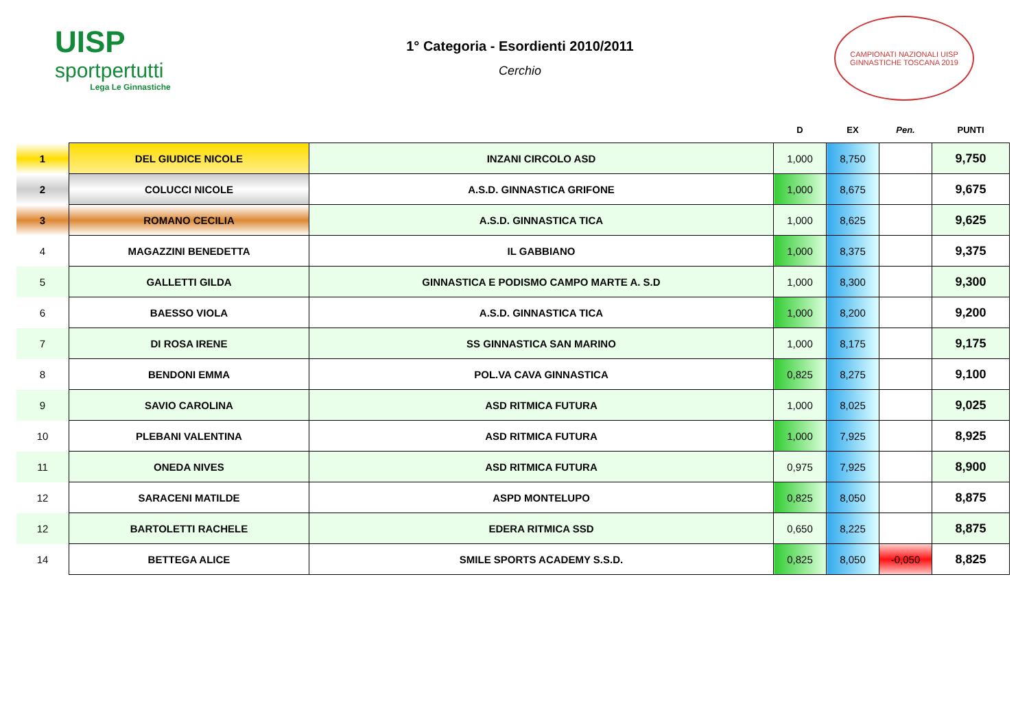UISP
sportpertutti
Lega Le Ginnastiche
1° Categoria - Esordienti 2010/2011
Cerchio
CAMPIONATI NAZIONALI UISP
GINNASTICHE TOSCANA 2019
| | | | D | EX | Pen. | PUNTI |
| --- | --- | --- | --- | --- | --- | --- |
| 1 | DEL GIUDICE NICOLE | INZANI CIRCOLO ASD | 1,000 | 8,750 | | 9,750 |
| 2 | COLUCCI NICOLE | A.S.D. GINNASTICA GRIFONE | 1,000 | 8,675 | | 9,675 |
| 3 | ROMANO CECILIA | A.S.D. GINNASTICA TICA | 1,000 | 8,625 | | 9,625 |
| 4 | MAGAZZINI BENEDETTA | IL GABBIANO | 1,000 | 8,375 | | 9,375 |
| 5 | GALLETTI GILDA | GINNASTICA E PODISMO CAMPO MARTE A. S.D | 1,000 | 8,300 | | 9,300 |
| 6 | BAESSO VIOLA | A.S.D. GINNASTICA TICA | 1,000 | 8,200 | | 9,200 |
| 7 | DI ROSA IRENE | SS GINNASTICA SAN MARINO | 1,000 | 8,175 | | 9,175 |
| 8 | BENDONI EMMA | POL.VA CAVA GINNASTICA | 0,825 | 8,275 | | 9,100 |
| 9 | SAVIO CAROLINA | ASD RITMICA FUTURA | 1,000 | 8,025 | | 9,025 |
| 10 | PLEBANI VALENTINA | ASD RITMICA FUTURA | 1,000 | 7,925 | | 8,925 |
| 11 | ONEDA NIVES | ASD RITMICA FUTURA | 0,975 | 7,925 | | 8,900 |
| 12 | SARACENI MATILDE | ASPD MONTELUPO | 0,825 | 8,050 | | 8,875 |
| 12 | BARTOLETTI RACHELE | EDERA RITMICA SSD | 0,650 | 8,225 | | 8,875 |
| 14 | BETTEGA ALICE | SMILE SPORTS ACADEMY S.S.D. | 0,825 | 8,050 | -0,050 | 8,825 |